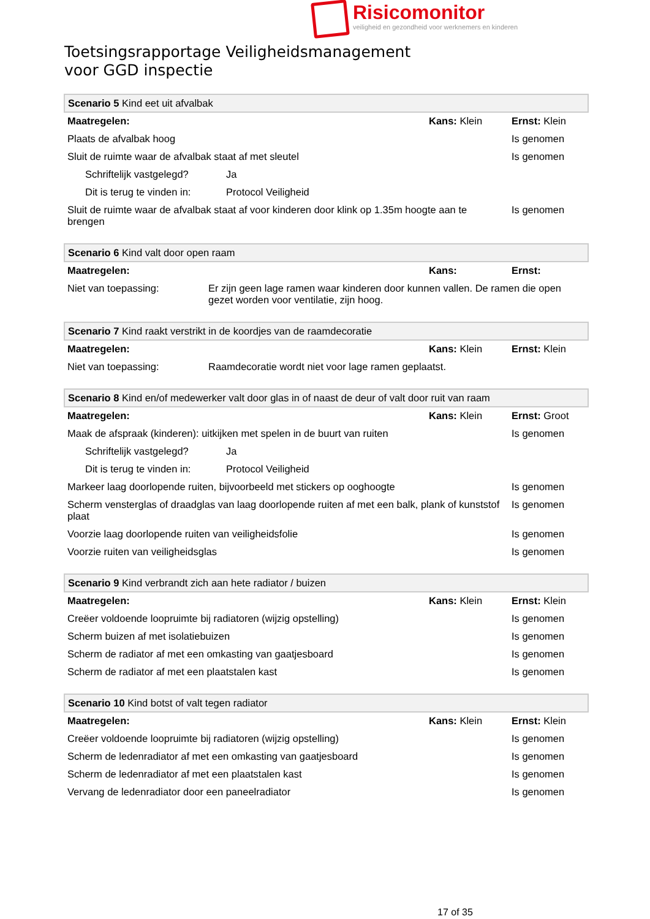Risicomonitor
veiligheid en gezondheid voor werknemers en kinderen
Toetsingsrapportage Veiligheidsmanagement
voor GGD inspectie
| Scenario 5 Kind eet uit afvalbak | | | |
| Maatregelen: | | Kans: Klein | Ernst: Klein |
| Plaats de afvalbak hoog | | | Is genomen |
| Sluit de ruimte waar de afvalbak staat af met sleutel | | | Is genomen |
| Schriftelijk vastgelegd? | Ja | | |
| Dit is terug te vinden in: | Protocol Veiligheid | | |
| Sluit de ruimte waar de afvalbak staat af voor kinderen door klink op 1.35m hoogte aan te brengen | | | Is genomen |
| Scenario 6 Kind valt door open raam | | | |
| Maatregelen: | | Kans: | Ernst: |
| Niet van toepassing: | Er zijn geen lage ramen waar kinderen door kunnen vallen. De ramen die open gezet worden voor ventilatie, zijn hoog. | | |
| Scenario 7 Kind raakt verstrikt in de koordjes van de raamdecoratie | | | |
| Maatregelen: | | Kans: Klein | Ernst: Klein |
| Niet van toepassing: | Raamdecoratie wordt niet voor lage ramen geplaatst. | | |
| Scenario 8 Kind en/of medewerker valt door glas in of naast de deur of valt door ruit van raam | | | |
| Maatregelen: | | Kans: Klein | Ernst: Groot |
| Maak de afspraak (kinderen): uitkijken met spelen in de buurt van ruiten | | | Is genomen |
| Schriftelijk vastgelegd? | Ja | | |
| Dit is terug te vinden in: | Protocol Veiligheid | | |
| Markeer laag doorlopende ruiten, bijvoorbeeld met stickers op ooghoogte | | | Is genomen |
| Scherm vensterglas of draadglas van laag doorlopende ruiten af met een balk, plank of kunststof plaat | | | Is genomen |
| Voorzie laag doorlopende ruiten van veiligheidsfolie | | | Is genomen |
| Voorzie ruiten van veiligheidsglas | | | Is genomen |
| Scenario 9 Kind verbrandt zich aan hete radiator / buizen | | |
| Maatregelen: | Kans: Klein | Ernst: Klein |
| Creëer voldoende loopruimte bij radiatoren (wijzig opstelling) | | Is genomen |
| Scherm buizen af met isolatiebuizen | | Is genomen |
| Scherm de radiator af met een omkasting van gaatjesboard | | Is genomen |
| Scherm de radiator af met een plaatstalen kast | | Is genomen |
| Scenario 10 Kind botst of valt tegen radiator | | |
| Maatregelen: | Kans: Klein | Ernst: Klein |
| Creëer voldoende loopruimte bij radiatoren (wijzig opstelling) | | Is genomen |
| Scherm de ledenradiator af met een omkasting van gaatjesboard | | Is genomen |
| Scherm de ledenradiator af met een plaatstalen kast | | Is genomen |
| Vervang de ledenradiator door een paneelradiator | | Is genomen |
17 of 35